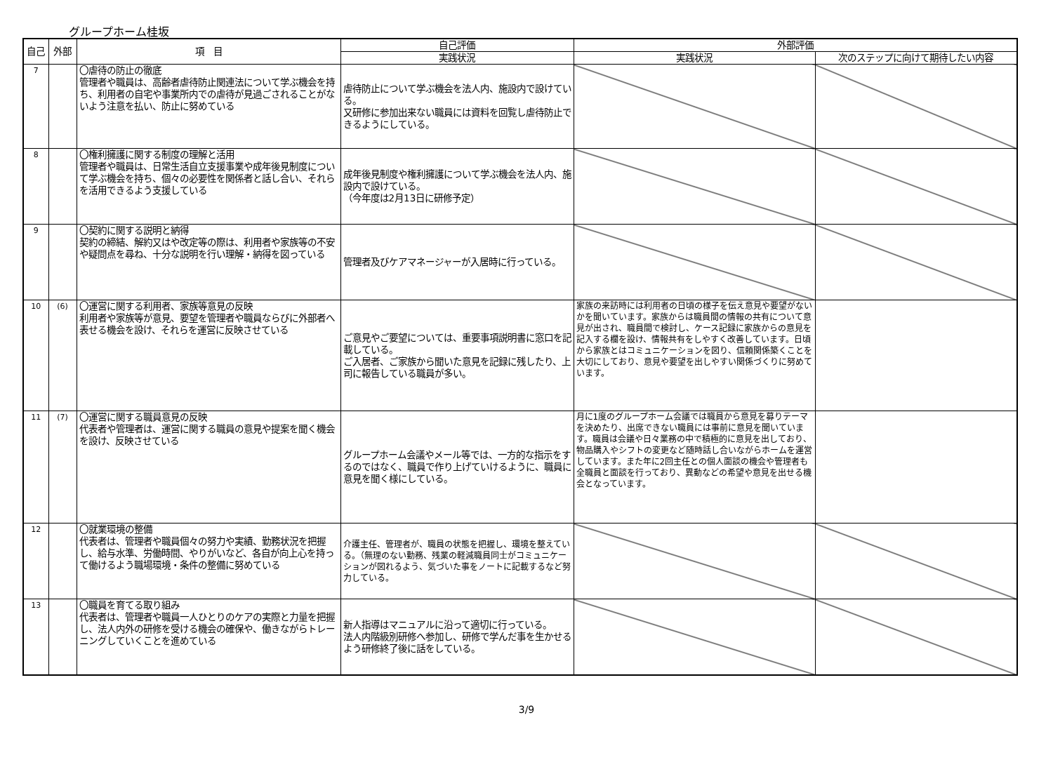グループホーム桂坂
| 自己 | 外部 | 項 目 | 自己評価 | 外部評価 | |
| --- | --- | --- | --- | --- | --- |
| | | | 実践状況 | 実践状況 | 次のステップに向けて期待したい内容 |
| 7 | | 〇虐待の防止の徹底 管理者や職員は、高齢者虐待防止関連法について学ぶ機会を持ち、利用者の自宅や事業所内での虐待が見過ごされることがないよう注意を払い、防止に努めている | 虐待防止について学ぶ機会を法人内、施設内で設けている。 又研修に参加出来ない職員には資料を回覧し虐待防止できるようにしている。 | | |
| 8 | | 〇権利擁護に関する制度の理解と活用 管理者や職員は、日常生活自立支援事業や成年後見制度について学ぶ機会を持ち、個々の必要性を関係者と話し合い、それらを活用できるよう支援している | 成年後見制度や権利擁護について学ぶ機会を法人内、施設内で設けている。 （今年度は2月13日に研修予定） | | |
| 9 | | 〇契約に関する説明と納得 契約の締結、解約又はや改定等の際は、利用者や家族等の不安や疑問点を尋ね、十分な説明を行い理解・納得を図っている | 管理者及びケアマネージャーが入居時に行っている。 | | |
| 10 | (6) | 〇運営に関する利用者、家族等意見の反映 利用者や家族等が意見、要望を管理者や職員ならびに外部者へ表せる機会を設け、それらを運営に反映させている | ご意見やご要望については、重要事項説明書に窓口を記載している。 ご入居者、ご家族から聞いた意見を記録に残したり、上司に報告している職員が多い。 | 家族の来訪時には利用者の日頃の様子を伝え意見や要望がないかを聞いています。家族からは職員間の情報の共有について意見が出され、職員間で検討し、ケース記録に家族からの意見を記入する欄を設け、情報共有をしやすく改善しています。日頃から家族とはコミュニケーションを図り、信頼関係築くことを大切にしており、意見や要望を出しやすい関係づくりに努めています。 | |
| 11 | (7) | 〇運営に関する職員意見の反映 代表者や管理者は、運営に関する職員の意見や提案を聞く機会を設け、反映させている | グループホーム会議やメール等では、一方的な指示をするのではなく、職員で作り上げていけるように、職員に意見を聞く様にしている。 | 月に1度のグループホーム会議では職員から意見を募りテーマを決めたり、出席できない職員には事前に意見を聞いています。職員は会議や日々業務の中で積極的に意見を出しており、物品購入やシフトの変更など随時話し合いながらホームを運営しています。また年に2回主任との個人面談の機会や管理者も全職員と面談を行っており、異動などの希望や意見を出せる機会となっています。 | |
| 12 | | 〇就業環境の整備 代表者は、管理者や職員個々の努力や実績、勤務状況を把握し、給与水準、労働時間、やりがいなど、各自が向上心を持って働けるよう職場環境・条件の整備に努めている | 介護主任、管理者が、職員の状態を把握し、環境を整えている。（無理のない勤務、残業の軽減職員同士がコミュニケーションが図れるよう、気づいた事をノートに記載するなど努力している。 | | |
| 13 | | 〇職員を育てる取り組み 代表者は、管理者や職員一人ひとりのケアの実際と力量を把握し、法人内外の研修を受ける機会の確保や、働きながらトレーニングしていくことを進めている | 新人指導はマニュアルに沿って適切に行っている。 法人内階級別研修へ参加し、研修で学んだ事を生かせるよう研修終了後に話をしている。 | | |
3/9